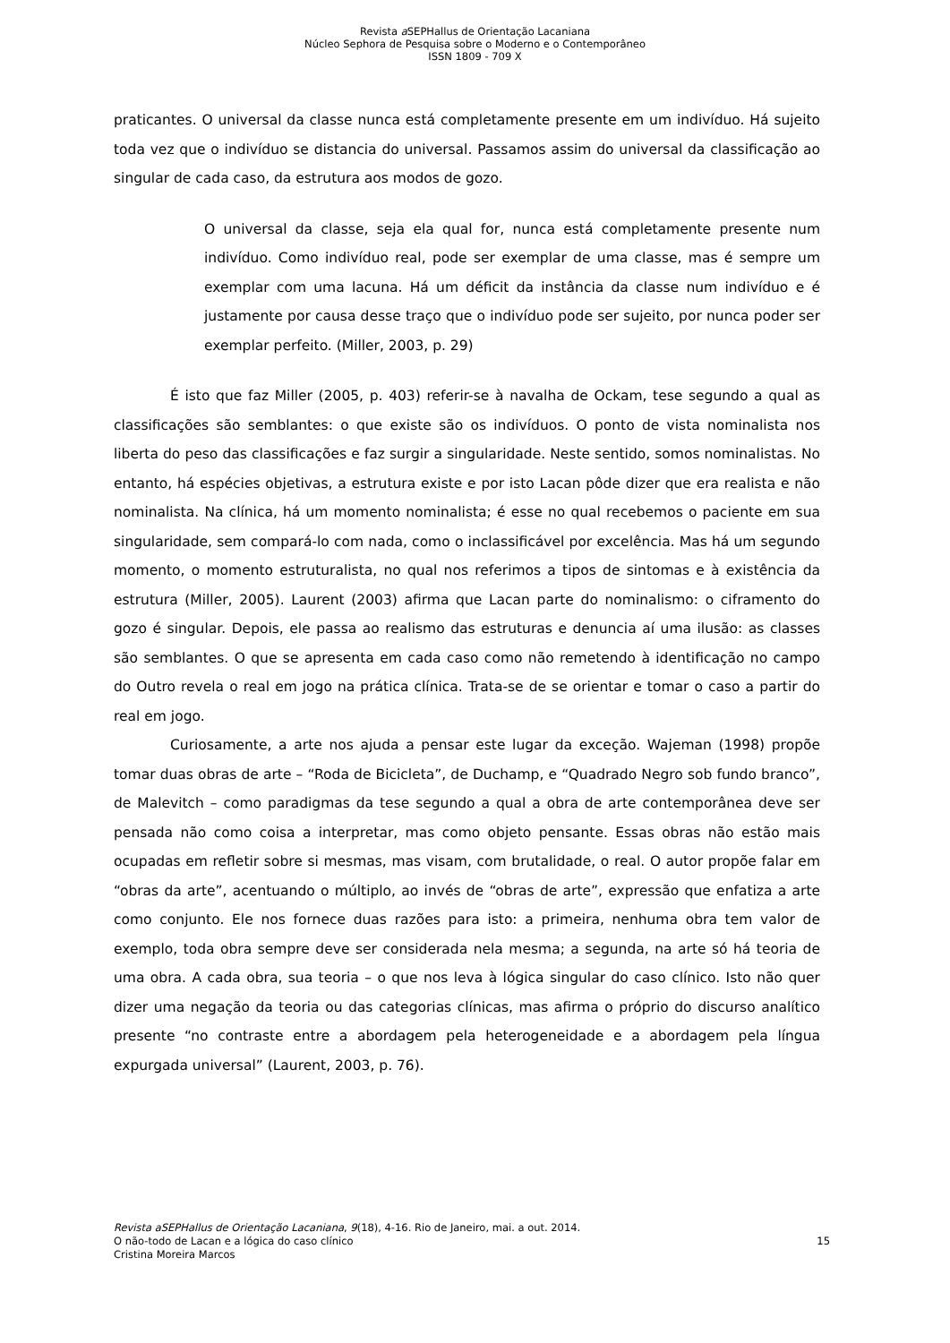Revista a SEPHallus de Orientação Lacaniana
Núcleo Sephora de Pesquisa sobre o Moderno e o Contemporâneo
ISSN 1809 - 709 X
praticantes. O universal da classe nunca está completamente presente em um indivíduo. Há sujeito toda vez que o indivíduo se distancia do universal. Passamos assim do universal da classificação ao singular de cada caso, da estrutura aos modos de gozo.
O universal da classe, seja ela qual for, nunca está completamente presente num indivíduo. Como indivíduo real, pode ser exemplar de uma classe, mas é sempre um exemplar com uma lacuna. Há um déficit da instância da classe num indivíduo e é justamente por causa desse traço que o indivíduo pode ser sujeito, por nunca poder ser exemplar perfeito. (Miller, 2003, p. 29)
É isto que faz Miller (2005, p. 403) referir-se à navalha de Ockam, tese segundo a qual as classificações são semblantes: o que existe são os indivíduos. O ponto de vista nominalista nos liberta do peso das classificações e faz surgir a singularidade. Neste sentido, somos nominalistas. No entanto, há espécies objetivas, a estrutura existe e por isto Lacan pôde dizer que era realista e não nominalista. Na clínica, há um momento nominalista; é esse no qual recebemos o paciente em sua singularidade, sem compará-lo com nada, como o inclassificável por excelência. Mas há um segundo momento, o momento estruturalista, no qual nos referimos a tipos de sintomas e à existência da estrutura (Miller, 2005). Laurent (2003) afirma que Lacan parte do nominalismo: o ciframento do gozo é singular. Depois, ele passa ao realismo das estruturas e denuncia aí uma ilusão: as classes são semblantes. O que se apresenta em cada caso como não remetendo à identificação no campo do Outro revela o real em jogo na prática clínica. Trata-se de se orientar e tomar o caso a partir do real em jogo.
Curiosamente, a arte nos ajuda a pensar este lugar da exceção. Wajeman (1998) propõe tomar duas obras de arte – “Roda de Bicicleta”, de Duchamp, e “Quadrado Negro sob fundo branco”, de Malevitch – como paradigmas da tese segundo a qual a obra de arte contemporânea deve ser pensada não como coisa a interpretar, mas como objeto pensante. Essas obras não estão mais ocupadas em refletir sobre si mesmas, mas visam, com brutalidade, o real. O autor propõe falar em “obras da arte”, acentuando o múltiplo, ao invés de “obras de arte”, expressão que enfatiza a arte como conjunto. Ele nos fornece duas razões para isto: a primeira, nenhuma obra tem valor de exemplo, toda obra sempre deve ser considerada nela mesma; a segunda, na arte só há teoria de uma obra. A cada obra, sua teoria – o que nos leva à lógica singular do caso clínico. Isto não quer dizer uma negação da teoria ou das categorias clínicas, mas afirma o próprio do discurso analítico presente “no contraste entre a abordagem pela heterogeneidade e a abordagem pela língua expurgada universal” (Laurent, 2003, p. 76).
Revista aSEPHallus de Orientação Lacaniana, 9(18), 4-16. Rio de Janeiro, mai. a out. 2014.
O não-todo de Lacan e a lógica do caso clínico 15
Cristina Moreira Marcos